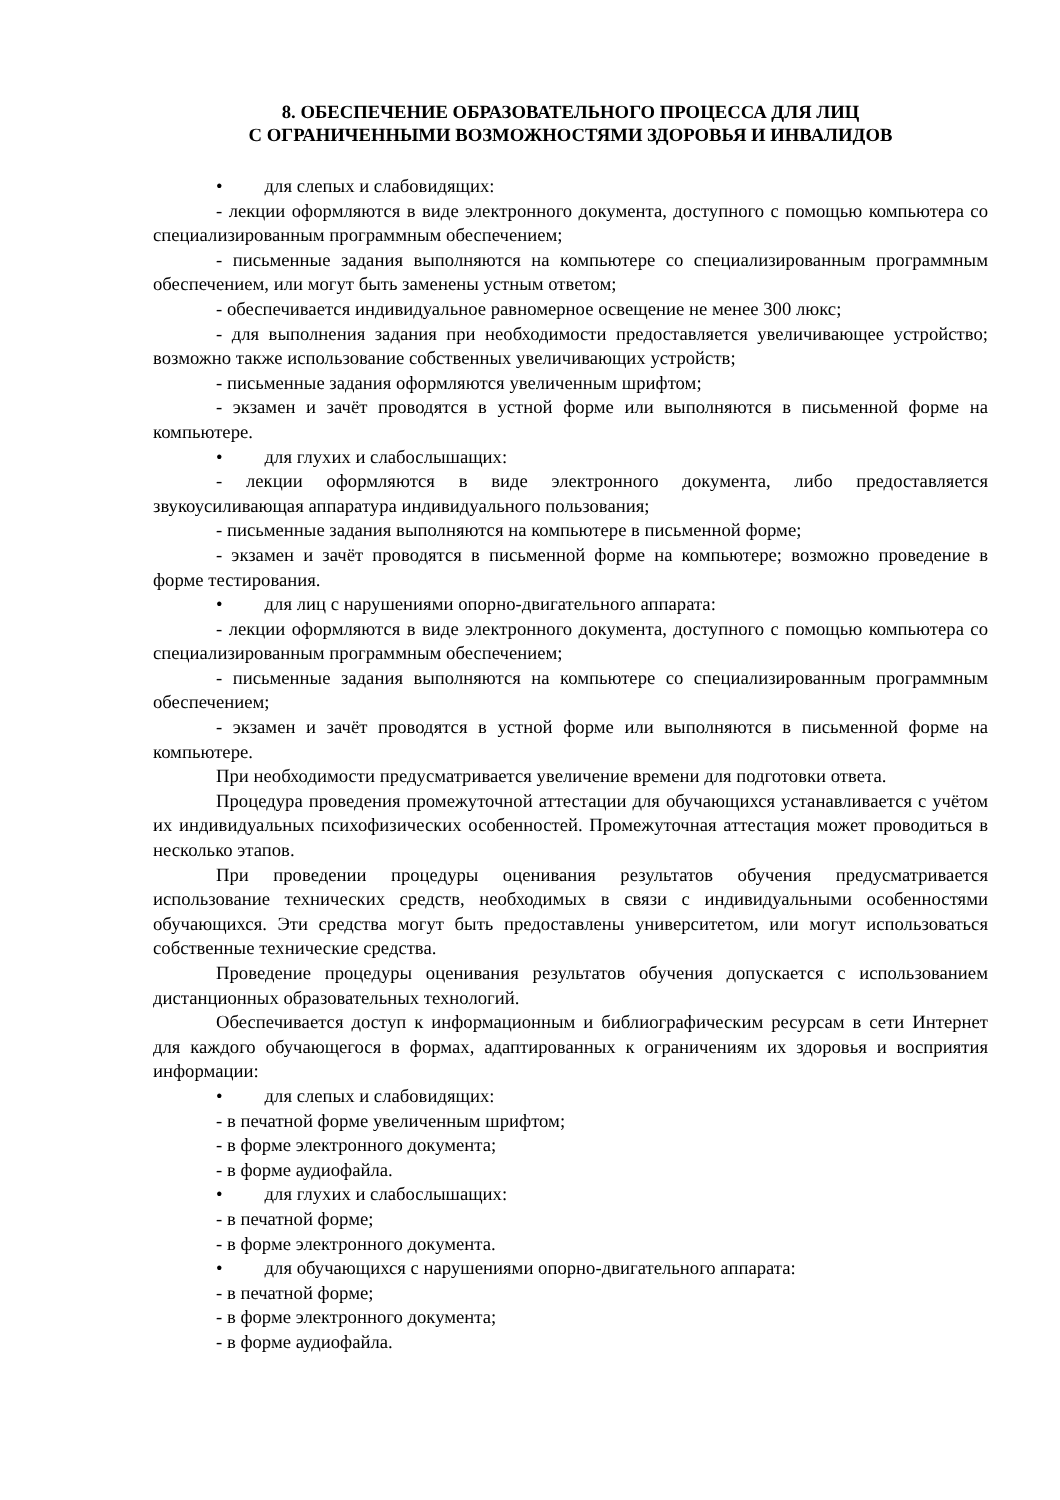8. ОБЕСПЕЧЕНИЕ ОБРАЗОВАТЕЛЬНОГО ПРОЦЕССА ДЛЯ ЛИЦ
С ОГРАНИЧЕННЫМИ ВОЗМОЖНОСТЯМИ ЗДОРОВЬЯ И ИНВАЛИДОВ
• для слепых и слабовидящих:
- лекции оформляются в виде электронного документа, доступного с помощью компьютера со специализированным программным обеспечением;
- письменные задания выполняются на компьютере со специализированным программным обеспечением, или могут быть заменены устным ответом;
- обеспечивается индивидуальное равномерное освещение не менее 300 люкс;
- для выполнения задания при необходимости предоставляется увеличивающее устройство; возможно также использование собственных увеличивающих устройств;
- письменные задания оформляются увеличенным шрифтом;
- экзамен и зачёт проводятся в устной форме или выполняются в письменной форме на компьютере.
• для глухих и слабослышащих:
- лекции оформляются в виде электронного документа, либо предоставляется звукоусиливающая аппаратура индивидуального пользования;
- письменные задания выполняются на компьютере в письменной форме;
- экзамен и зачёт проводятся в письменной форме на компьютере; возможно проведение в форме тестирования.
• для лиц с нарушениями опорно-двигательного аппарата:
- лекции оформляются в виде электронного документа, доступного с помощью компьютера со специализированным программным обеспечением;
- письменные задания выполняются на компьютере со специализированным программным обеспечением;
- экзамен и зачёт проводятся в устной форме или выполняются в письменной форме на компьютере.
При необходимости предусматривается увеличение времени для подготовки ответа.
Процедура проведения промежуточной аттестации для обучающихся устанавливается с учётом их индивидуальных психофизических особенностей. Промежуточная аттестация может проводиться в несколько этапов.
При проведении процедуры оценивания результатов обучения предусматривается использование технических средств, необходимых в связи с индивидуальными особенностями обучающихся. Эти средства могут быть предоставлены университетом, или могут использоваться собственные технические средства.
Проведение процедуры оценивания результатов обучения допускается с использованием дистанционных образовательных технологий.
Обеспечивается доступ к информационным и библиографическим ресурсам в сети Интернет для каждого обучающегося в формах, адаптированных к ограничениям их здоровья и восприятия информации:
• для слепых и слабовидящих:
- в печатной форме увеличенным шрифтом;
- в форме электронного документа;
- в форме аудиофайла.
• для глухих и слабослышащих:
- в печатной форме;
- в форме электронного документа.
• для обучающихся с нарушениями опорно-двигательного аппарата:
- в печатной форме;
- в форме электронного документа;
- в форме аудиофайла.